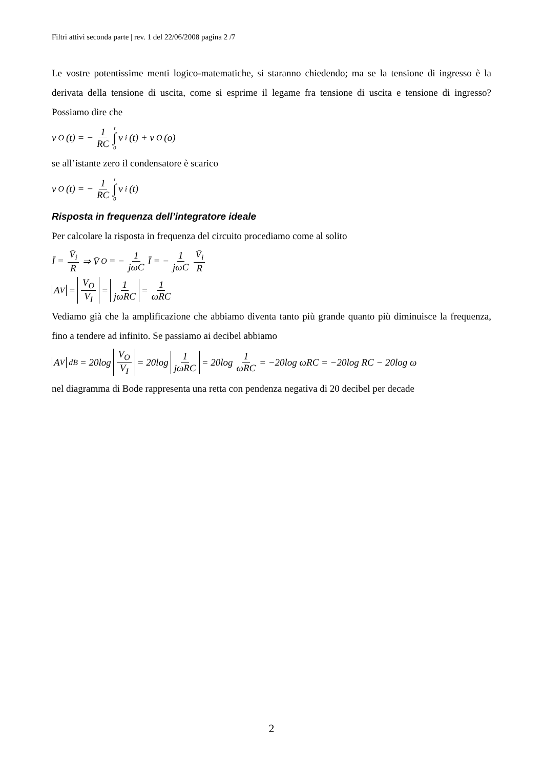Filtri attivi seconda parte | rev. 1 del 22/06/2008 pagina 2 /7
Le vostre potentissime menti logico-matematiche, si staranno chiedendo; ma se la tensione di ingresso è la derivata della tensione di uscita, come si esprime il legame fra tensione di uscita e tensione di ingresso? Possiamo dire che
v<sub>O</sub>(t) = − 1 RC t ∫ 0 v<sub>i</sub>(t) + v<sub>O</sub>(o)
se all’istante zero il condensatore è scarico
v<sub>O</sub>(t) = − 1 RC t ∫ 0 v<sub>i</sub>(t)
Risposta in frequenza dell’integratore ideale
Per calcolare la risposta in frequenza del circuito procediamo come al solito
Ī = V̄<sub>i</sub> R ⇒ V̄<sub>O</sub> = − 1 jωC Ī = − 1 jωC V̄<sub>i</sub> R
A<sub>V</sub> = V<sub>O</sub> V<sub>I</sub> = 1 jωRC = 1 ωRC
Vediamo già che la amplificazione che abbiamo diventa tanto più grande quanto più diminuisce la frequenza, fino a tendere ad infinito. Se passiamo ai decibel abbiamo
A<sub>V</sub><sub>dB</sub> = 20log V<sub>O</sub> V<sub>I</sub> = 20log 1 jωRC = 20log 1 ωRC = −20log ωRC = −20log RC − 20log ω
nel diagramma di Bode rappresenta una retta con pendenza negativa di 20 decibel per decade
2